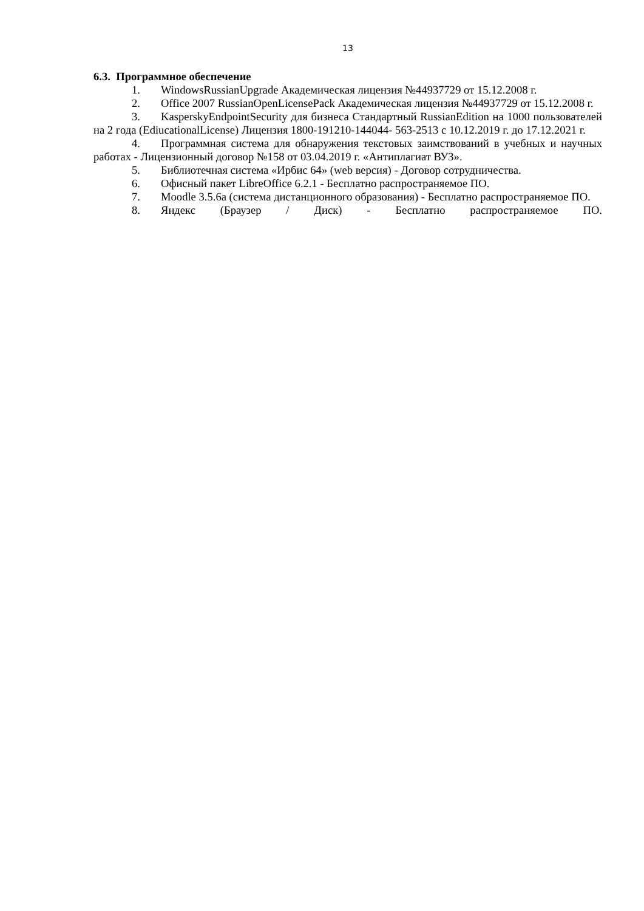13
6.3. Программное обеспечение
1. WindowsRussianUpgrade Академическая лицензия №44937729 от 15.12.2008 г.
2. Office 2007 RussianOpenLicensePack Академическая лицензия №44937729 от 15.12.2008 г.
3. KasperskyEndpointSecurity для бизнеса Стандартный RussianEdition на 1000 пользователей на 2 года (EdiucationalLicense) Лицензия 1800-191210-144044- 563-2513 с 10.12.2019 г. до 17.12.2021 г.
4. Программная система для обнаружения текстовых заимствований в учебных и научных работах - Лицензионный договор №158 от 03.04.2019 г. «Антиплагиат ВУЗ».
5. Библиотечная система «Ирбис 64» (web версия) - Договор сотрудничества.
6. Офисный пакет LibreOffice 6.2.1 - Бесплатно распространяемое ПО.
7. Moodle 3.5.6a (система дистанционного образования) - Бесплатно распространяемое ПО.
8. Яндекс (Браузер / Диск) - Бесплатно распространяемое ПО.